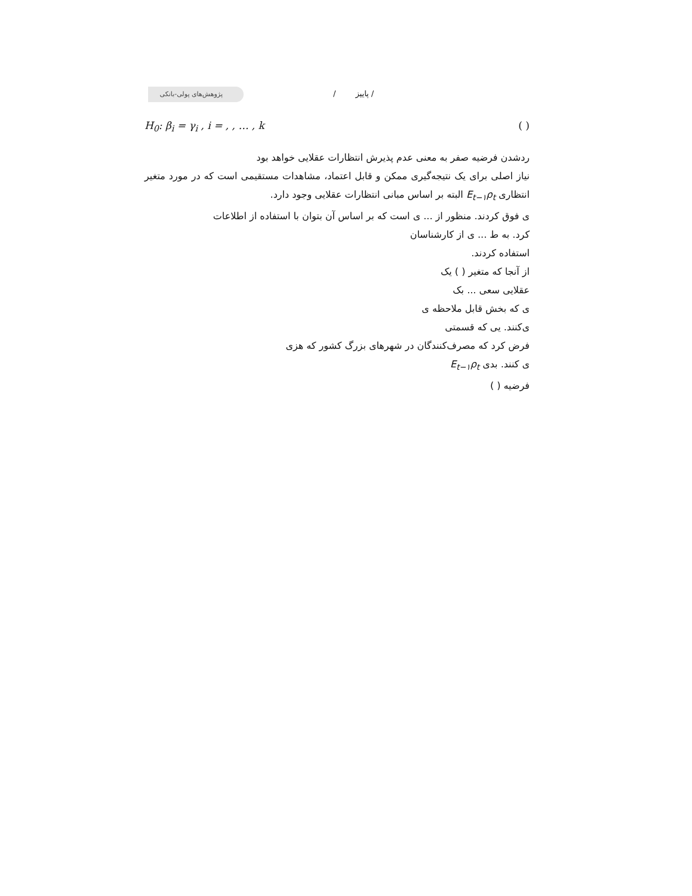پژوهش‌های پولی-بانکی / پاییز /
H<sub>0</sub>: β<sub>i</sub> = γ<sub>i</sub> , i = , , … , k ( )
ردشدن فرضیه صفر به معنی عدم پذیرش انتظارات عقلایی خواهد بود
نیاز اصلی برای یک نتیجه‌گیری ممکن و قابل اعتماد، مشاهدات مستقیمی است که در مورد متغیر انتظاری E<sub>t−۱</sub>ρ<sub>t</sub> البته بر اساس مبانی انتظارات عقلایی وجود دارد.
ی فوق کردند. منظور از ... ی است که بر اساس آن بتوان با استفاده از اطلاعات
کرد. به ط ... ی از کارشناسان
استفاده کردند.
از آنجا که متغیر ( ) یک
عقلایی سعی ... بک
ی که بخش قابل ملاحظه ی
ی‌کنند. یی که قسمتی
فرض کرد که مصرف‌کنندگان در شهرهای بزرگ کشور که هزی
ی کنند. بدی E<sub>t−۱</sub>ρ<sub>t</sub>
فرضیه ( )